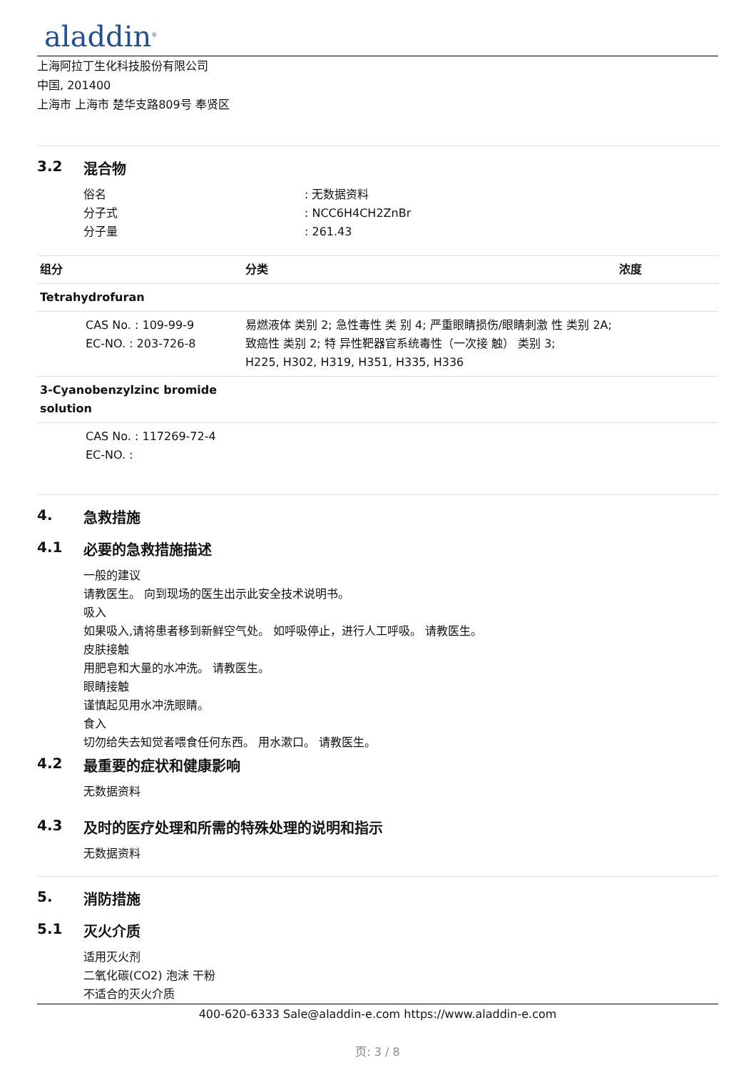aladdin<sup>®</sup>
上海阿拉丁生化科技股份有限公司
中国, 201400
上海市 上海市 楚华支路809号 奉贤区
3.2 混合物
俗名 : 无数据资料
分子式 : NCC6H4CH2ZnBr
分子量 : 261.43
| 组分 | 分类 | 浓度 |
| --- | --- | --- |
| Tetrahydrofuran | | |
| CAS No. : 109-99-9 EC-NO. : 203-726-8 | 易燃液体 类别 2; 急性毒性 类 别 4; 严重眼睛损伤/眼睛刺激 性 类别 2A; 致癌性 类别 2; 特 异性靶器官系统毒性（一次接 触） 类别 3; H225, H302, H319, H351, H335, H336 | |
| 3-Cyanobenzylzinc bromide solution | | |
| CAS No. : 117269-72-4 EC-NO. : | | |
4. 急救措施
4.1 必要的急救措施描述
一般的建议
请教医生。 向到现场的医生出示此安全技术说明书。
吸入
如果吸入,请将患者移到新鲜空气处。 如呼吸停止，进行人工呼吸。 请教医生。
皮肤接触
用肥皂和大量的水冲洗。 请教医生。
眼睛接触
谨慎起见用水冲洗眼睛。
食入
切勿给失去知觉者喂食任何东西。 用水漱口。 请教医生。
4.2 最重要的症状和健康影响
无数据资料
4.3 及时的医疗处理和所需的特殊处理的说明和指示
无数据资料
5. 消防措施
5.1 灭火介质
适用灭火剂
二氧化碳(CO2) 泡沫 干粉
不适合的灭火介质
400-620-6333 Sale@aladdin-e.com https://www.aladdin-e.com
页: 3 / 8